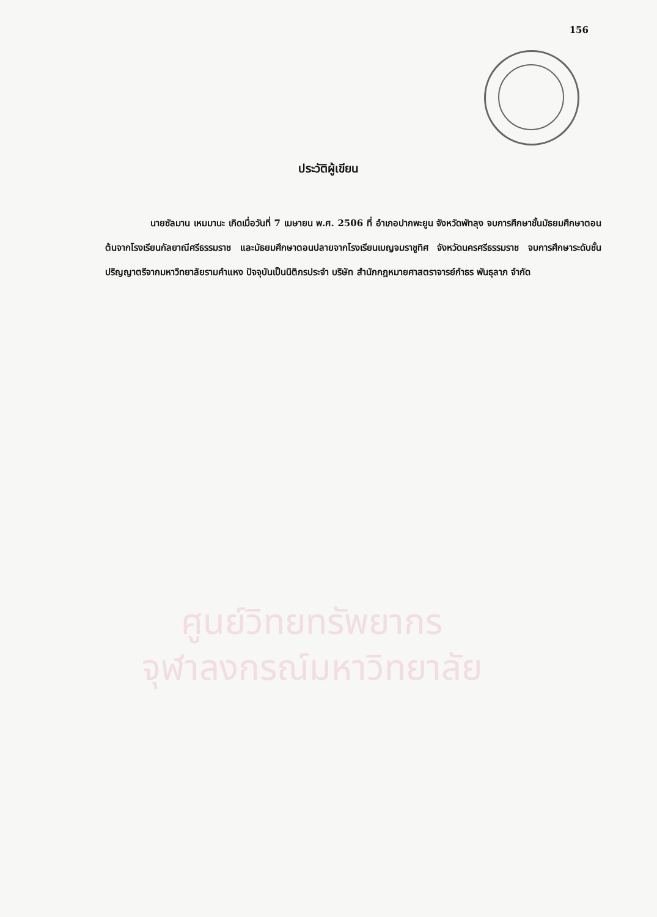156
ประวัติผู้เขียน
นายซัลมาน เหมมานะ เกิดเมื่อวันที่ 7 เมษายน พ.ศ. 2506 ที่ อำเภอปากพะยูน จังหวัดพัทลุง จบการศึกษาชั้นมัธยมศึกษาตอนต้นจากโรงเรียนกัลยาณีศรีธรรมราช และมัธยมศึกษาตอนปลายจากโรงเรียนเบญจมราชูทิศ จังหวัดนครศรีธรรมราช จบการศึกษาระดับชั้นปริญญาตรีจากมหาวิทยาลัยรามคำแหง ปัจจุบันเป็นนิติกรประจำ บริษัท สำนักกฎหมายศาสตราจารย์กำธร พันธุลาภ จำกัด
ศูนย์วิทยทรัพยากร
จุฬาลงกรณ์มหาวิทยาลัย